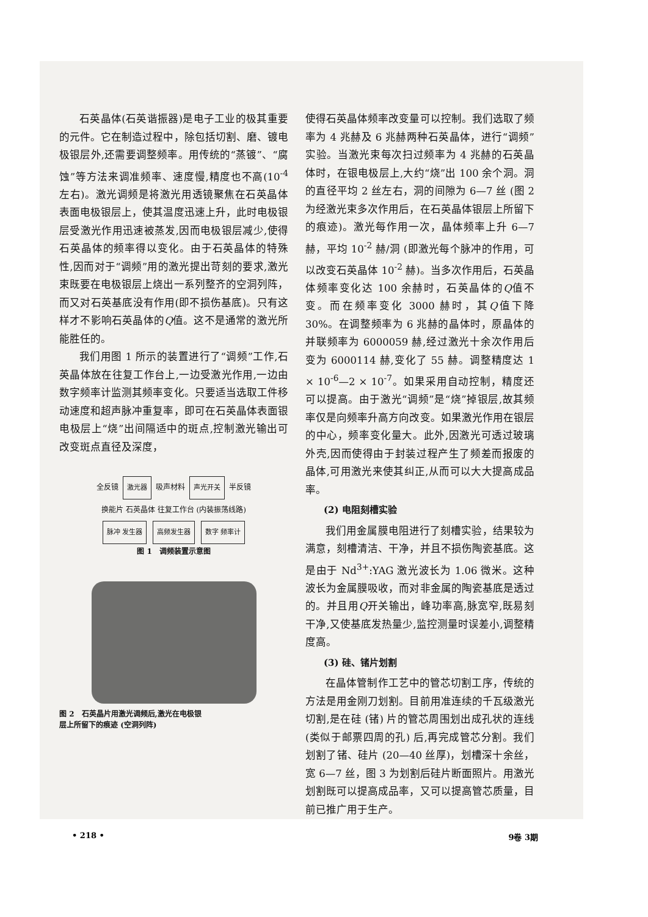石英晶体(石英谐振器)是电子工业的极其重要的元件。它在制造过程中，除包括切割、磨、镀电极银层外,还需要调整频率。用传统的“蒸镀”、“腐蚀”等方法来调准频率、速度慢,精度也不高(10<sup>-4</sup> 左右)。激光调频是将激光用透镜聚焦在石英晶体表面电极银层上，使其温度迅速上升，此时电极银层受激光作用迅速被蒸发,因而电极银层减少,使得石英晶体的频率得以变化。由于石英晶体的特殊性,因而对于“调频”用的激光提出苛刻的要求,激光束既要在电极银层上烧出一系列整齐的空洞列阵，而又对石英基底没有作用(即不损伤基底)。只有这样才不影响石英晶体的Q值。这不是通常的激光所能胜任的。
我们用图 1 所示的装置进行了“调频”工作,石英晶体放在往复工作台上,一边受激光作用,一边由数字频率计监测其频率变化。只要适当选取工件移动速度和超声脉冲重复率，即可在石英晶体表面银电极层上“烧”出间隔适中的斑点,控制激光输出可改变斑点直径及深度，
全反镜 激光器 吸声材料 声光开关 半反镜
换能片 石英晶体 往复工作台 (内装振荡线路)
脉冲 发生器 高频发生器 数字 频率计
图 1　调频装置示意图
图 2　石英晶片用激光调频后,激光在电极银
层上所留下的痕迹 (空洞列阵)
使得石英晶体频率改变量可以控制。我们选取了频率为 4 兆赫及 6 兆赫两种石英晶体，进行“调频”实验。当激光束每次扫过频率为 4 兆赫的石英晶体时，在银电极层上,大约“烧”出 100 余个洞。洞的直径平均 2 丝左右，洞的间隙为 6—7 丝 (图 2 为经激光束多次作用后，在石英晶体银层上所留下的痕迹)。激光每作用一次，晶体频率上升 6—7 赫，平均 10<sup>-2</sup> 赫/洞 (即激光每个脉冲的作用，可以改变石英晶体 10<sup>-2</sup> 赫)。当多次作用后，石英晶体频率变化达 100 余赫时，石英晶体的Q值不变。而在频率变化 3000 赫时，其Q值下降 30%。在调整频率为 6 兆赫的晶体时，原晶体的并联频率为 6000059 赫,经过激光十余次作用后变为 6000114 赫,变化了 55 赫。调整精度达 1 × 10<sup>-6</sup>—2 × 10<sup>-7</sup>。如果采用自动控制，精度还可以提高。由于激光“调频”是“烧”掉银层,故其频率仅是向频率升高方向改变。如果激光作用在银层的中心，频率变化量大。此外,因激光可透过玻璃外壳,因而使得由于封装过程产生了频差而报废的晶体,可用激光来使其纠正,从而可以大大提高成品率。
(2) 电阻刻槽实验
我们用金属膜电阻进行了刻槽实验，结果较为满意，刻槽清洁、干净，并且不损伤陶瓷基底。这是由于 Nd<sup>3+</sup>:YAG 激光波长为 1.06 微米。这种波长为金属膜吸收，而对非金属的陶瓷基底是透过的。并且用Q开关输出，峰功率高,脉宽窄,既易刻干净,又使基底发热量少,监控测量时误差小,调整精度高。
(3) 硅、锗片划割
在晶体管制作工艺中的管芯切割工序，传统的方法是用金刚刀划割。目前用准连续的千瓦级激光切割,是在硅 (锗) 片的管芯周围划出成孔状的连线 (类似于邮票四周的孔) 后,再完成管芯分割。我们划割了锗、硅片 (20—40 丝厚)，划槽深十余丝，宽 6—7 丝，图 3 为划割后硅片断面照片。用激光划割既可以提高成品率，又可以提高管芯质量，目前已推广用于生产。
• 218 • 9卷 3期